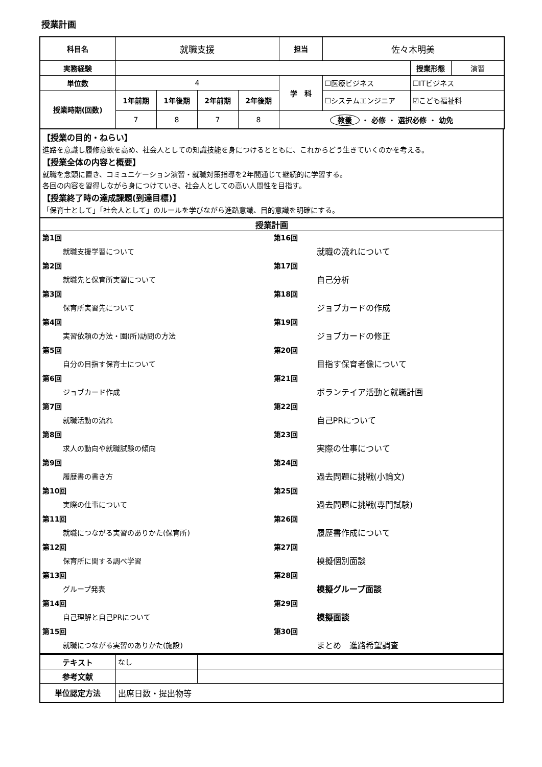授業計画
| 科目名 | 就職支援 | | | | 担当 | 佐々木明美 | | |
| 実務経験 | | | | | | | 授業形態 | 演習 |
| 単位数 | 4 | | | | 学 科 | ☐医療ビジネス | ☐ITビジネス | |
| 授業時期(回数) | 1年前期 | 1年後期 | 2年前期 | 2年後期 | | ☐システムエンジニア | ☑こども福祉科 | |
| | 7 | 8 | 7 | 8 | 教養 ・ 必修 ・ 選択必修 ・ 幼免 | | | |
【授業の目的・ねらい】
進路を意識し履修意欲を高め、社会人としての知識技能を身につけるとともに、これからどう生きていくのかを考える。
【授業全体の内容と概要】
就職を念頭に置き、コミュニケーション演習・就職対策指導を2年間通じて継続的に学習する。
各回の内容を習得しながら身につけていき、社会人としての高い人間性を目指す。
【授業終了時の達成課題(到達目標)】
「保育士として」「社会人として」のルールを学びながら進路意識、目的意識を明確にする。
授業計画
第1回
就職支援学習について
第2回
就職先と保育所実習について
第3回
保育所実習先について
第4回
実習依頼の方法・園(所)訪問の方法
第5回
自分の目指す保育士について
第6回
ジョブカード作成
第7回
就職活動の流れ
第8回
求人の動向や就職試験の傾向
第9回
履歴書の書き方
第10回
実際の仕事について
第11回
就職につながる実習のありかた(保育所)
第12回
保育所に関する調べ学習
第13回
グループ発表
第14回
自己理解と自己PRについて
第15回
就職につながる実習のありかた(施設)
第16回
就職の流れについて
第17回
自己分析
第18回
ジョブカードの作成
第19回
ジョブカードの修正
第20回
目指す保育者像について
第21回
ボランテイア活動と就職計画
第22回
自己PRについて
第23回
実際の仕事について
第24回
過去問題に挑戦(小論文)
第25回
過去問題に挑戦(専門試験)
第26回
履歴書作成について
第27回
模擬個別面談
第28回
模擬グループ面談
第29回
模擬面談
第30回
まとめ　進路希望調査
| テキスト | なし | |
| 参考文献 | | |
| 単位認定方法 | 出席日数・提出物等 | |